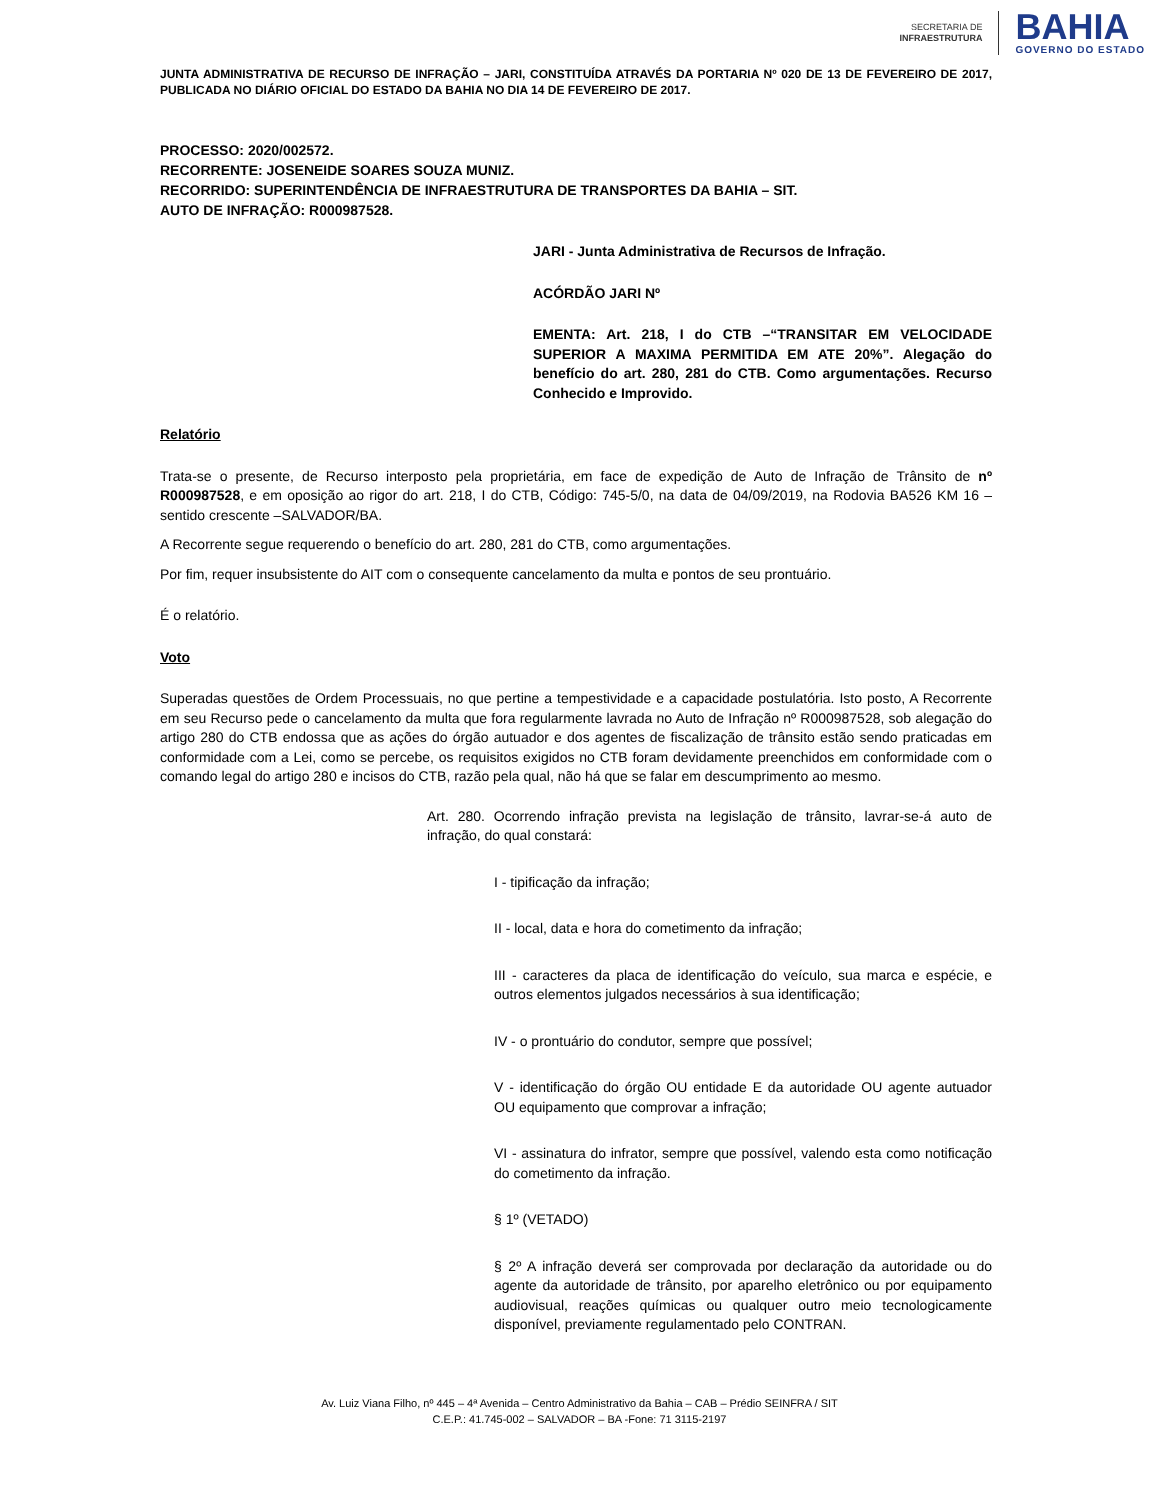SECRETARIA DE
INFRAESTRUTURA
BAHIA
GOVERNO DO ESTADO
JUNTA ADMINISTRATIVA DE RECURSO DE INFRAÇÃO – JARI, CONSTITUÍDA ATRAVÉS DA PORTARIA Nº 020 DE 13 DE FEVEREIRO DE 2017, PUBLICADA NO DIÁRIO OFICIAL DO ESTADO DA BAHIA NO DIA 14 DE FEVEREIRO DE 2017.
PROCESSO: 2020/002572.
RECORRENTE: JOSENEIDE SOARES SOUZA MUNIZ.
RECORRIDO: SUPERINTENDÊNCIA DE INFRAESTRUTURA DE TRANSPORTES DA BAHIA – SIT.
AUTO DE INFRAÇÃO: R000987528.
JARI - Junta Administrativa de Recursos de Infração.
ACÓRDÃO JARI Nº
EMENTA: Art. 218, I do CTB –“TRANSITAR EM VELOCIDADE SUPERIOR A MAXIMA PERMITIDA EM ATE 20%”. Alegação do benefício do art. 280, 281 do CTB. Como argumentações. Recurso Conhecido e Improvido.
Relatório
Trata-se o presente, de Recurso interposto pela proprietária, em face de expedição de Auto de Infração de Trânsito de nº R000987528, e em oposição ao rigor do art. 218, I do CTB, Código: 745-5/0, na data de 04/09/2019, na Rodovia BA526 KM 16 – sentido crescente –SALVADOR/BA.
A Recorrente segue requerendo o benefício do art. 280, 281 do CTB, como argumentações.
Por fim, requer insubsistente do AIT com o consequente cancelamento da multa e pontos de seu prontuário.
É o relatório.
Voto
Superadas questões de Ordem Processuais, no que pertine a tempestividade e a capacidade postulatória. Isto posto, A Recorrente em seu Recurso pede o cancelamento da multa que fora regularmente lavrada no Auto de Infração nº R000987528, sob alegação do artigo 280 do CTB endossa que as ações do órgão autuador e dos agentes de fiscalização de trânsito estão sendo praticadas em conformidade com a Lei, como se percebe, os requisitos exigidos no CTB foram devidamente preenchidos em conformidade com o comando legal do artigo 280 e incisos do CTB, razão pela qual, não há que se falar em descumprimento ao mesmo.
Art. 280. Ocorrendo infração prevista na legislação de trânsito, lavrar-se-á auto de infração, do qual constará:
I - tipificação da infração;
II - local, data e hora do cometimento da infração;
III - caracteres da placa de identificação do veículo, sua marca e espécie, e outros elementos julgados necessários à sua identificação;
IV - o prontuário do condutor, sempre que possível;
V - identificação do órgão OU entidade E da autoridade OU agente autuador OU equipamento que comprovar a infração;
VI - assinatura do infrator, sempre que possível, valendo esta como notificação do cometimento da infração.
§ 1º (VETADO)
§ 2º A infração deverá ser comprovada por declaração da autoridade ou do agente da autoridade de trânsito, por aparelho eletrônico ou por equipamento audiovisual, reações químicas ou qualquer outro meio tecnologicamente disponível, previamente regulamentado pelo CONTRAN.
Av. Luiz Viana Filho, nº 445 – 4ª Avenida – Centro Administrativo da Bahia – CAB – Prédio SEINFRA / SIT
C.E.P.: 41.745-002 – SALVADOR – BA -Fone: 71 3115-2197